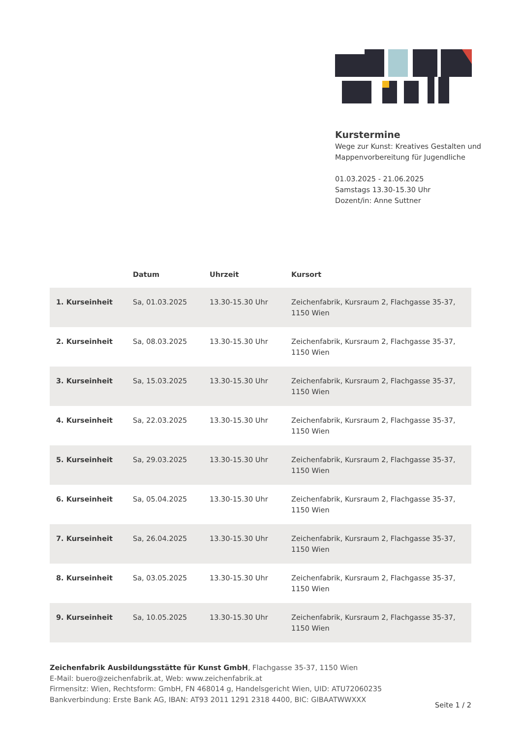Kurstermine
Wege zur Kunst: Kreatives Gestalten und Mappenvorbereitung für Jugendliche
01.03.2025 - 21.06.2025
Samstags 13.30-15.30 Uhr
Dozent/in: Anne Suttner
| | Datum | Uhrzeit | Kursort |
| --- | --- | --- | --- |
| 1. Kurseinheit | Sa, 01.03.2025 | 13.30-15.30 Uhr | Zeichenfabrik, Kursraum 2, Flachgasse 35-37, 1150 Wien |
| 2. Kurseinheit | Sa, 08.03.2025 | 13.30-15.30 Uhr | Zeichenfabrik, Kursraum 2, Flachgasse 35-37, 1150 Wien |
| 3. Kurseinheit | Sa, 15.03.2025 | 13.30-15.30 Uhr | Zeichenfabrik, Kursraum 2, Flachgasse 35-37, 1150 Wien |
| 4. Kurseinheit | Sa, 22.03.2025 | 13.30-15.30 Uhr | Zeichenfabrik, Kursraum 2, Flachgasse 35-37, 1150 Wien |
| 5. Kurseinheit | Sa, 29.03.2025 | 13.30-15.30 Uhr | Zeichenfabrik, Kursraum 2, Flachgasse 35-37, 1150 Wien |
| 6. Kurseinheit | Sa, 05.04.2025 | 13.30-15.30 Uhr | Zeichenfabrik, Kursraum 2, Flachgasse 35-37, 1150 Wien |
| 7. Kurseinheit | Sa, 26.04.2025 | 13.30-15.30 Uhr | Zeichenfabrik, Kursraum 2, Flachgasse 35-37, 1150 Wien |
| 8. Kurseinheit | Sa, 03.05.2025 | 13.30-15.30 Uhr | Zeichenfabrik, Kursraum 2, Flachgasse 35-37, 1150 Wien |
| 9. Kurseinheit | Sa, 10.05.2025 | 13.30-15.30 Uhr | Zeichenfabrik, Kursraum 2, Flachgasse 35-37, 1150 Wien |
Zeichenfabrik Ausbildungsstätte für Kunst GmbH, Flachgasse 35-37, 1150 Wien
E-Mail: buero@zeichenfabrik.at, Web: www.zeichenfabrik.at
Firmensitz: Wien, Rechtsform: GmbH, FN 468014 g, Handelsgericht Wien, UID: ATU72060235
Bankverbindung: Erste Bank AG, IBAN: AT93 2011 1291 2318 4400, BIC: GIBAATWWXXX
Seite 1 / 2